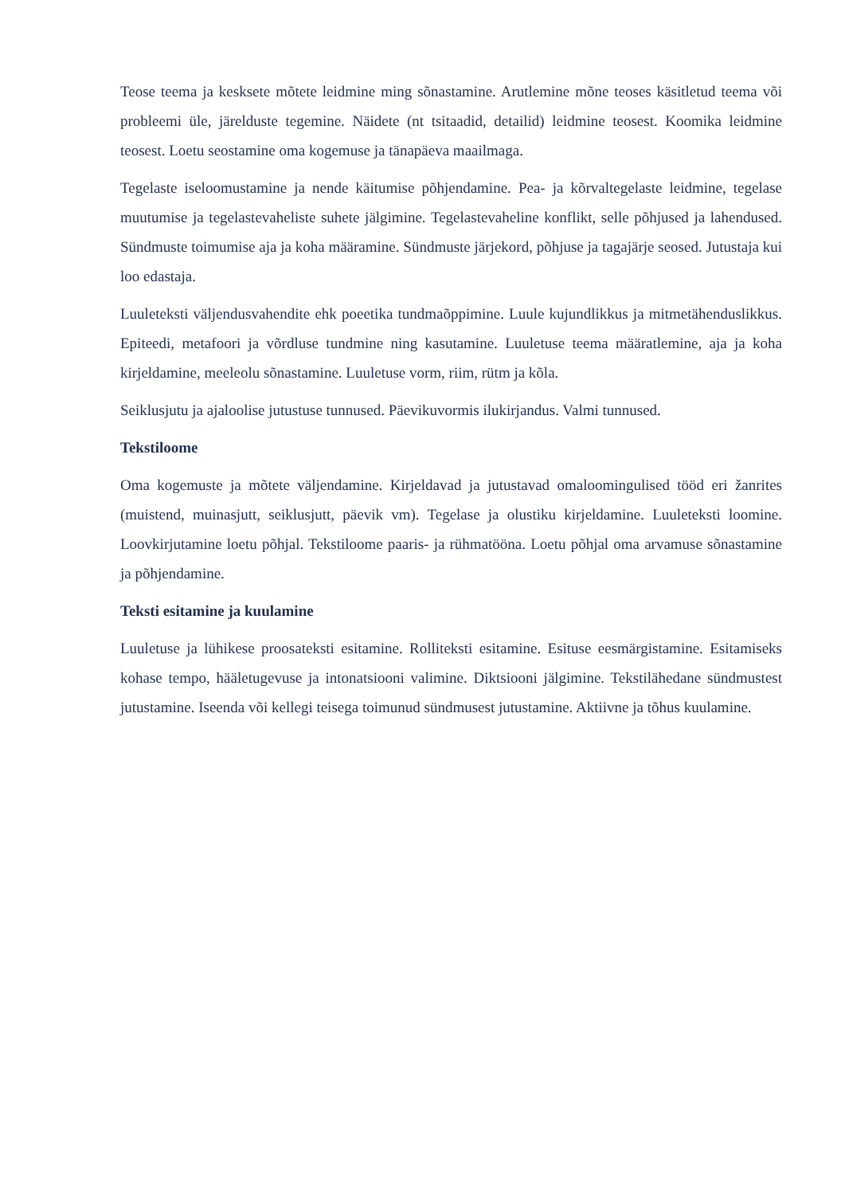Teose teema ja kesksete mõtete leidmine ming sõnastamine. Arutlemine mõne teoses käsitletud teema või probleemi üle, järelduste tegemine. Näidete (nt tsitaadid, detailid) leidmine teosest. Koomika leidmine teosest. Loetu seostamine oma kogemuse ja tänapäeva maailmaga.
Tegelaste iseloomustamine ja nende käitumise põhjendamine. Pea- ja kõrvaltegelaste leidmine, tegelase muutumise ja tegelastevaheliste suhete jälgimine. Tegelastevaheline konflikt, selle põhjused ja lahendused. Sündmuste toimumise aja ja koha määramine. Sündmuste järjekord, põhjuse ja tagajärje seosed. Jutustaja kui loo edastaja.
Luuleteksti väljendusvahendite ehk poeetika tundmaõppimine. Luule kujundlikkus ja mitmetähenduslikkus. Epiteedi, metafoori ja võrdluse tundmine ning kasutamine. Luuletuse teema määratlemine, aja ja koha kirjeldamine, meeleolu sõnastamine. Luuletuse vorm, riim, rütm ja kõla.
Seiklusjutu ja ajaloolise jutustuse tunnused. Päevikuvormis ilukirjandus. Valmi tunnused.
Tekstiloome
Oma kogemuste ja mõtete väljendamine. Kirjeldavad ja jutustavad omaloomingulised tööd eri žanrites (muistend, muinasjutt, seiklusjutt, päevik vm). Tegelase ja olustiku kirjeldamine. Luuleteksti loomine. Loovkirjutamine loetu põhjal. Tekstiloome paaris- ja rühmatööna. Loetu põhjal oma arvamuse sõnastamine ja põhjendamine.
Teksti esitamine ja kuulamine
Luuletuse ja lühikese proosateksti esitamine. Rolliteksti esitamine. Esituse eesmärgistamine. Esitamiseks kohase tempo, hääletugevuse ja intonatsiooni valimine. Diktsiooni jälgimine. Tekstilähedane sündmustest jutustamine. Iseenda või kellegi teisega toimunud sündmusest jutustamine. Aktiivne ja tõhus kuulamine.